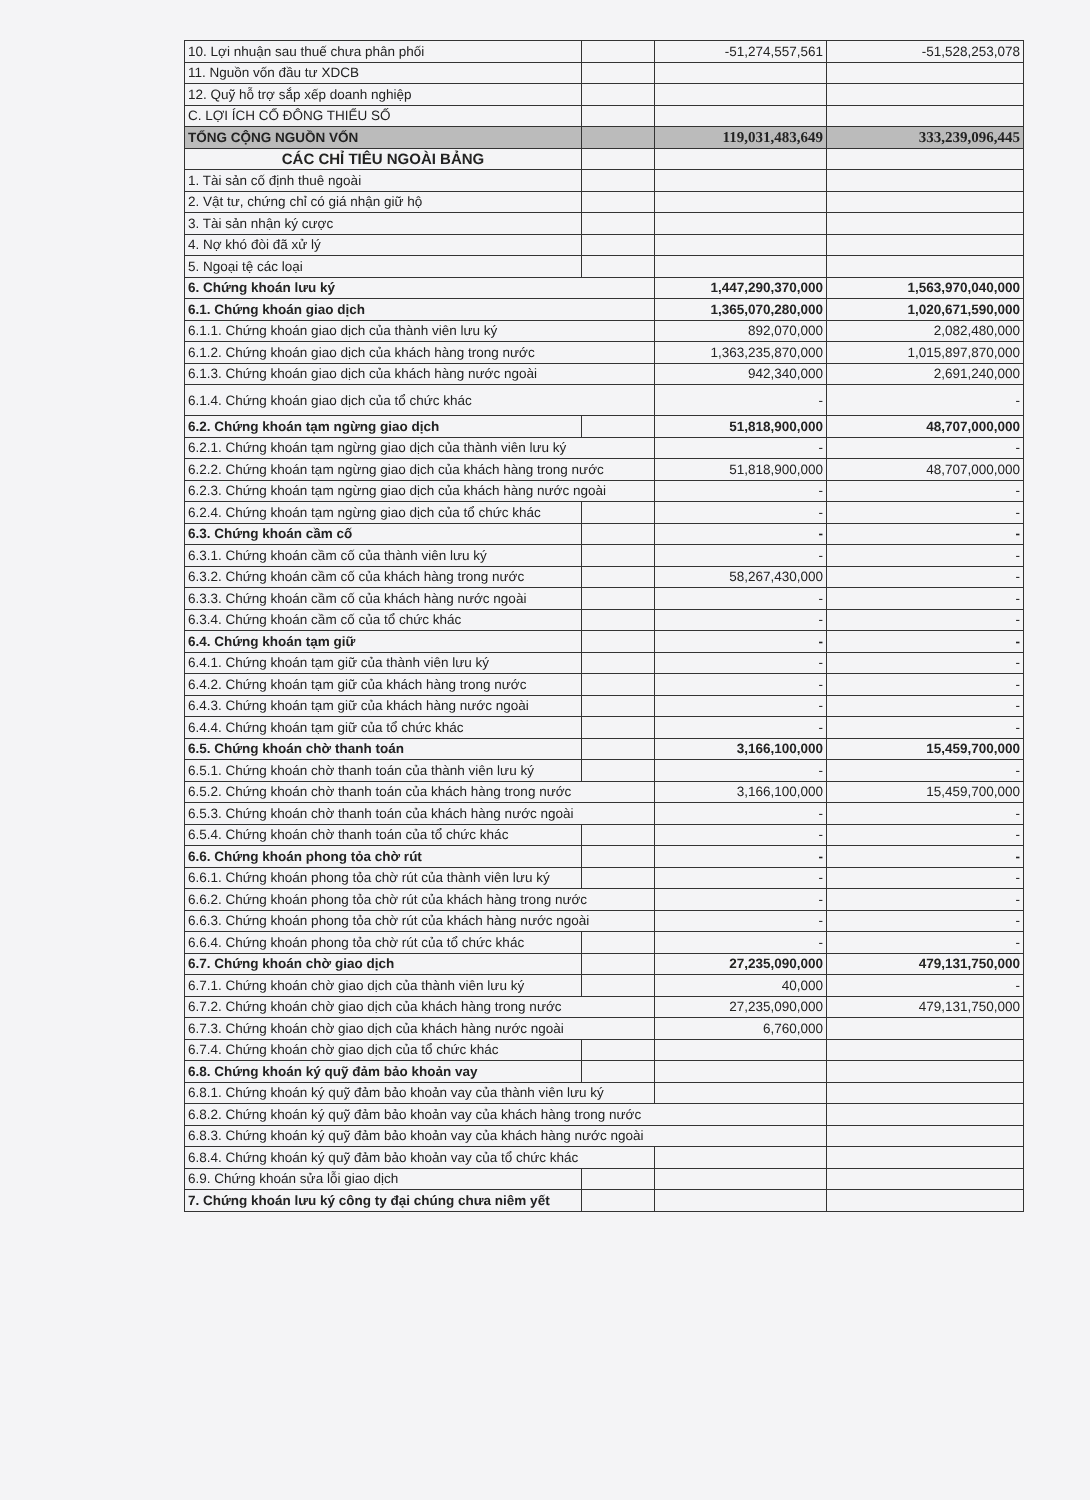| 10. Lợi nhuận sau thuế chưa phân phối | | -51,274,557,561 | -51,528,253,078 |
| 11. Nguồn vốn đầu tư XDCB | | | |
| 12. Quỹ hỗ trợ sắp xếp doanh nghiệp | | | |
| C. LỢI ÍCH CỔ ĐÔNG THIỂU SỐ | | | |
| TỔNG CỘNG NGUỒN VỐN | | 119,031,483,649 | 333,239,096,445 |
| CÁC CHỈ TIÊU NGOÀI BẢNG | | | |
| 1. Tài sản cố định thuê ngoài | | | |
| 2. Vật tư, chứng chỉ có giá nhận giữ hộ | | | |
| 3. Tài sản nhận ký cược | | | |
| 4. Nợ khó đòi đã xử lý | | | |
| 5. Ngoại tệ các loại | | | |
| 6. Chứng khoán lưu ký | | 1,447,290,370,000 | 1,563,970,040,000 |
| 6.1. Chứng khoán giao dịch | | 1,365,070,280,000 | 1,020,671,590,000 |
| 6.1.1. Chứng khoán giao dịch của thành viên lưu ký | | 892,070,000 | 2,082,480,000 |
| 6.1.2. Chứng khoán giao dịch của khách hàng trong nước | | 1,363,235,870,000 | 1,015,897,870,000 |
| 6.1.3. Chứng khoán giao dịch của khách hàng nước ngoài | | 942,340,000 | 2,691,240,000 |
| 6.1.4. Chứng khoán giao dịch của tổ chức khác | | - | - |
| 6.2. Chứng khoán tạm ngừng giao dịch | | 51,818,900,000 | 48,707,000,000 |
| 6.2.1. Chứng khoán tạm ngừng giao dịch của thành viên lưu ký | | - | - |
| 6.2.2. Chứng khoán tạm ngừng giao dịch của khách hàng trong nước | | 51,818,900,000 | 48,707,000,000 |
| 6.2.3. Chứng khoán tạm ngừng giao dịch của khách hàng nước ngoài | | - | - |
| 6.2.4. Chứng khoán tạm ngừng giao dịch của tổ chức khác | | - | - |
| 6.3. Chứng khoán cầm cố | | - | - |
| 6.3.1. Chứng khoán cầm cố của thành viên lưu ký | | - | - |
| 6.3.2. Chứng khoán cầm cố của khách hàng trong nước | | 58,267,430,000 | - |
| 6.3.3. Chứng khoán cầm cố của khách hàng nước ngoài | | - | - |
| 6.3.4. Chứng khoán cầm cố của tổ chức khác | | - | - |
| 6.4. Chứng khoán tạm giữ | | - | - |
| 6.4.1. Chứng khoán tạm giữ của thành viên lưu ký | | - | - |
| 6.4.2. Chứng khoán tạm giữ của khách hàng trong nước | | - | - |
| 6.4.3. Chứng khoán tạm giữ của khách hàng nước ngoài | | - | - |
| 6.4.4. Chứng khoán tạm giữ của tổ chức khác | | - | - |
| 6.5. Chứng khoán chờ thanh toán | | 3,166,100,000 | 15,459,700,000 |
| 6.5.1. Chứng khoán chờ thanh toán của thành viên lưu ký | | - | - |
| 6.5.2. Chứng khoán chờ thanh toán của khách hàng trong nước | | 3,166,100,000 | 15,459,700,000 |
| 6.5.3. Chứng khoán chờ thanh toán của khách hàng nước ngoài | | - | - |
| 6.5.4. Chứng khoán chờ thanh toán của tổ chức khác | | - | - |
| 6.6. Chứng khoán phong tỏa chờ rút | | - | - |
| 6.6.1. Chứng khoán phong tỏa chờ rút của thành viên lưu ký | | - | - |
| 6.6.2. Chứng khoán phong tỏa chờ rút của khách hàng trong nước | | - | - |
| 6.6.3. Chứng khoán phong tỏa chờ rút của khách hàng nước ngoài | | - | - |
| 6.6.4. Chứng khoán phong tỏa chờ rút của tổ chức khác | | - | - |
| 6.7. Chứng khoán chờ giao dịch | | 27,235,090,000 | 479,131,750,000 |
| 6.7.1. Chứng khoán chờ giao dịch của thành viên lưu ký | | 40,000 | - |
| 6.7.2. Chứng khoán chờ giao dịch của khách hàng trong nước | | 27,235,090,000 | 479,131,750,000 |
| 6.7.3. Chứng khoán chờ giao dịch của khách hàng nước ngoài | | 6,760,000 | |
| 6.7.4. Chứng khoán chờ giao dịch của tổ chức khác | | | |
| 6.8. Chứng khoán ký quỹ đảm bảo khoản vay | | | |
| 6.8.1. Chứng khoán ký quỹ đảm bảo khoản vay của thành viên lưu ký | | | |
| 6.8.2. Chứng khoán ký quỹ đảm bảo khoản vay của khách hàng trong nước | | | |
| 6.8.3. Chứng khoán ký quỹ đảm bảo khoản vay của khách hàng nước ngoài | | | |
| 6.8.4. Chứng khoán ký quỹ đảm bảo khoản vay của tổ chức khác | | | |
| 6.9. Chứng khoán sửa lỗi giao dịch | | | |
| 7. Chứng khoán lưu ký công ty đại chúng chưa niêm yết | | | |